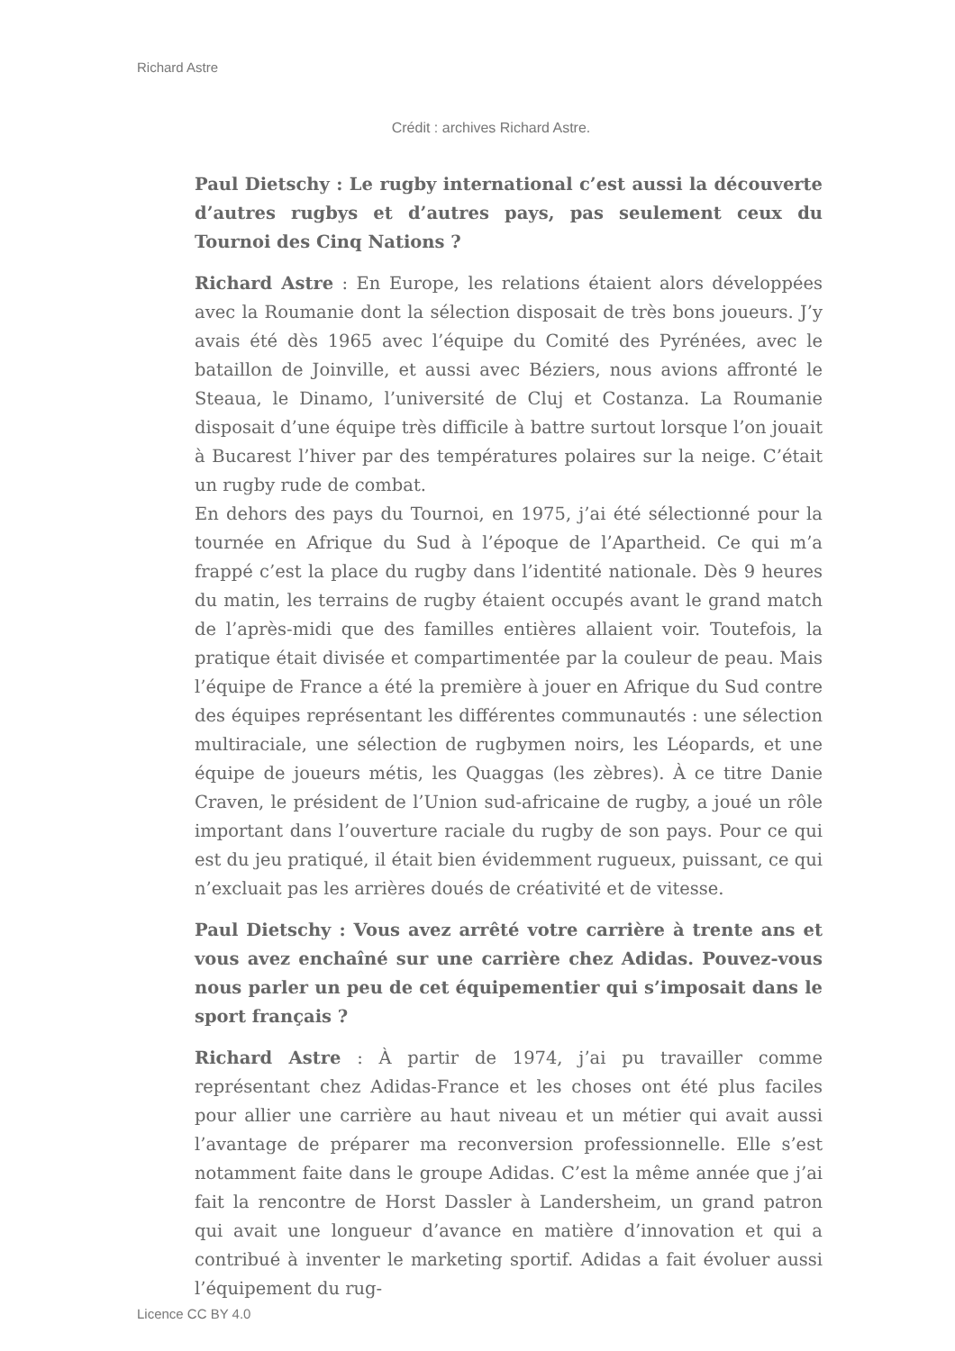Richard Astre
Crédit : archives Richard Astre.
Paul Dietschy : Le rugby international c’est aussi la découverte d’autres rugbys et d’autres pays, pas seulement ceux du Tournoi des Cinq Nations ?
Richard Astre : En Europe, les relations étaient alors développées avec la Roumanie dont la sélection disposait de très bons joueurs. J’y avais été dès 1965 avec l’équipe du Comité des Pyrénées, avec le bataillon de Joinville, et aussi avec Béziers, nous avions affronté le Steaua, le Dinamo, l’université de Cluj et Costanza. La Roumanie disposait d’une équipe très difficile à battre surtout lorsque l’on jouait à Bucarest l’hiver par des températures polaires sur la neige. C’était un rugby rude de combat.
En dehors des pays du Tournoi, en 1975, j’ai été sélectionné pour la tournée en Afrique du Sud à l’époque de l’Apartheid. Ce qui m’a frappé c’est la place du rugby dans l’identité nationale. Dès 9 heures du matin, les terrains de rugby étaient occupés avant le grand match de l’après-midi que des familles entières allaient voir. Toutefois, la pratique était divisée et compartimentée par la couleur de peau. Mais l’équipe de France a été la première à jouer en Afrique du Sud contre des équipes représentant les différentes communautés : une sélection multiraciale, une sélection de rugbymen noirs, les Léopards, et une équipe de joueurs métis, les Quaggas (les zèbres). À ce titre Danie Craven, le président de l’Union sud-africaine de rugby, a joué un rôle important dans l’ouverture raciale du rugby de son pays. Pour ce qui est du jeu pratiqué, il était bien évidemment rugueux, puissant, ce qui n’excluait pas les arrières doués de créativité et de vitesse.
Paul Dietschy : Vous avez arrêté votre carrière à trente ans et vous avez enchaîné sur une carrière chez Adidas. Pouvez-vous nous parler un peu de cet équipementier qui s’imposait dans le sport français ?
Richard Astre : À partir de 1974, j’ai pu travailler comme représentant chez Adidas-France et les choses ont été plus faciles pour allier une carrière au haut niveau et un métier qui avait aussi l’avantage de préparer ma reconversion professionnelle. Elle s’est notamment faite dans le groupe Adidas. C’est la même année que j’ai fait la rencontre de Horst Dassler à Landersheim, un grand patron qui avait une longueur d’avance en matière d’innovation et qui a contribué à inventer le marketing sportif. Adidas a fait évoluer aussi l’équipement du rug-
Licence CC BY 4.0